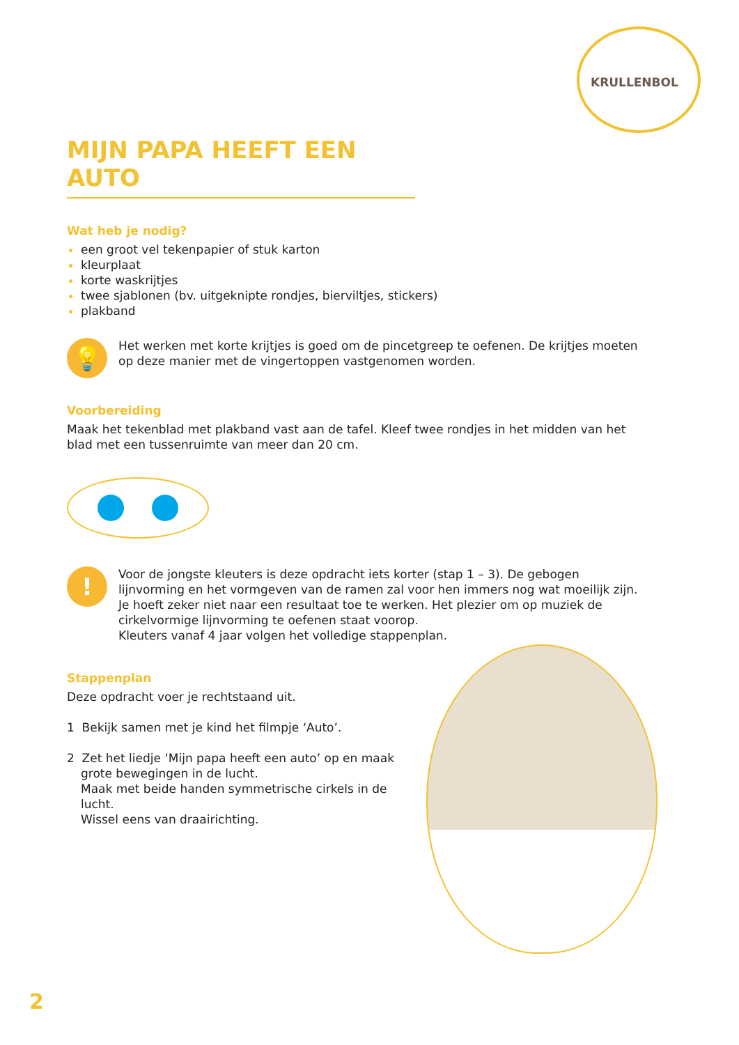KRULLENBOL
MIJN PAPA HEEFT EEN AUTO
Wat heb je nodig?
een groot vel tekenpapier of stuk karton
kleurplaat
korte waskrijtjes
twee sjablonen (bv. uitgeknipte rondjes, bierviltjes, stickers)
plakband
💡
Het werken met korte krijtjes is goed om de pincetgreep te oefenen. De krijtjes moeten op deze manier met de vingertoppen vastgenomen worden.
Voorbereiding
Maak het tekenblad met plakband vast aan de tafel. Kleef twee rondjes in het midden van het blad met een tussenruimte van meer dan 20 cm.
!
Voor de jongste kleuters is deze opdracht iets korter (stap 1 – 3). De gebogen lijnvorming en het vormgeven van de ramen zal voor hen immers nog wat moeilijk zijn. Je hoeft zeker niet naar een resultaat toe te werken. Het plezier om op muziek de cirkelvormige lijnvorming te oefenen staat voorop.
Kleuters vanaf 4 jaar volgen het volledige stappenplan.
Stappenplan
Deze opdracht voer je rechtstaand uit.
1 Bekijk samen met je kind het filmpje ‘Auto’.
2 Zet het liedje ‘Mijn papa heeft een auto’ op en maak grote bewegingen in de lucht.
Maak met beide handen symmetrische cirkels in de lucht.
Wissel eens van draairichting.
2